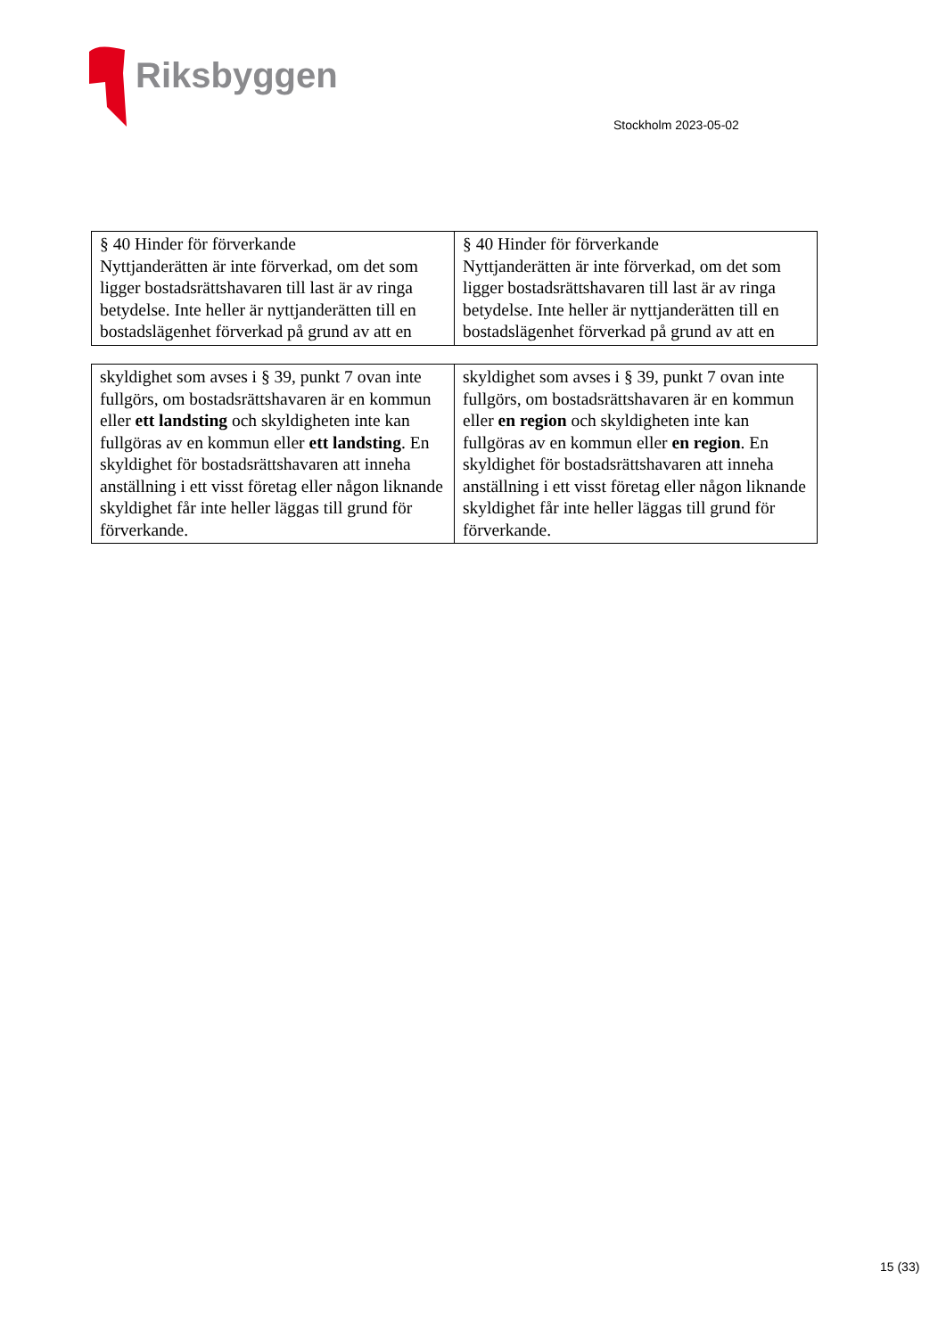Riksbyggen
Stockholm 2023-05-02
| § 40 Hinder för förverkande Nyttjanderätten är inte förverkad, om det som ligger bostadsrättshavaren till last är av ringa betydelse. Inte heller är nyttjanderätten till en bostadslägenhet förverkad på grund av att en | § 40 Hinder för förverkande Nyttjanderätten är inte förverkad, om det som ligger bostadsrättshavaren till last är av ringa betydelse. Inte heller är nyttjanderätten till en bostadslägenhet förverkad på grund av att en |
| skyldighet som avses i § 39, punkt 7 ovan inte fullgörs, om bostadsrättshavaren är en kommun eller ett landsting och skyldigheten inte kan fullgöras av en kommun eller ett landsting . En skyldighet för bostadsrättshavaren att inneha anställning i ett visst företag eller någon liknande skyldighet får inte heller läggas till grund för förverkande. | skyldighet som avses i § 39, punkt 7 ovan inte fullgörs, om bostadsrättshavaren är en kommun eller en region och skyldigheten inte kan fullgöras av en kommun eller en region . En skyldighet för bostadsrättshavaren att inneha anställning i ett visst företag eller någon liknande skyldighet får inte heller läggas till grund för förverkande. |
15 (33)